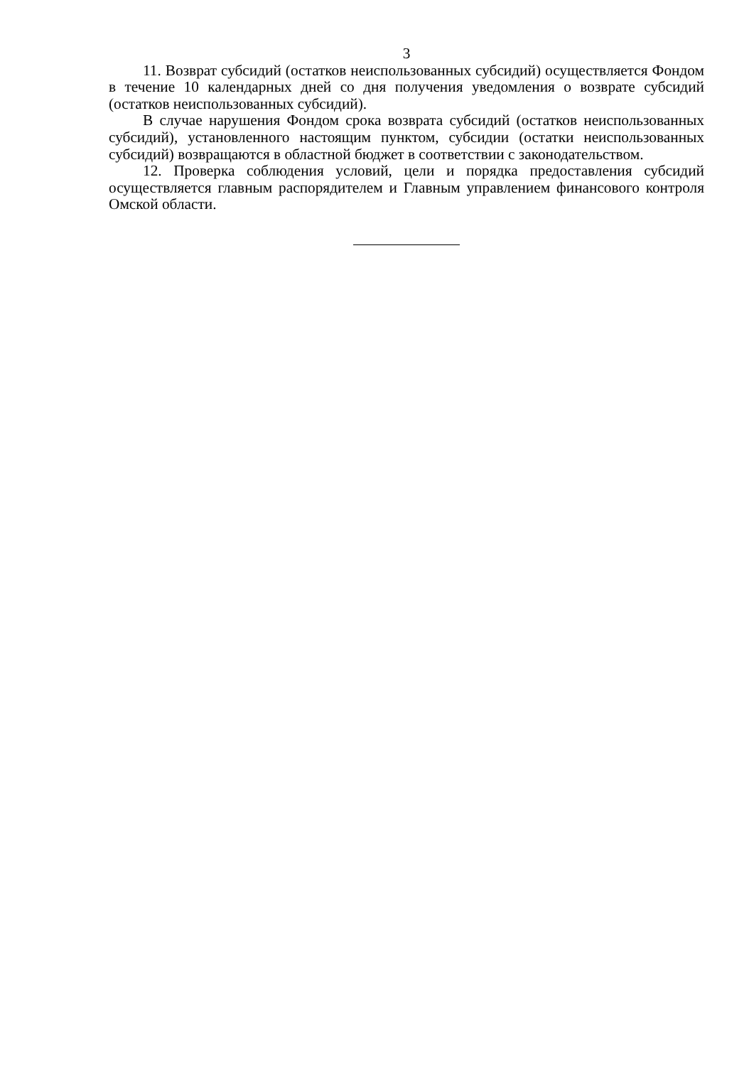3
11. Возврат субсидий (остатков неиспользованных субсидий) осуществляется Фондом в течение 10 календарных дней со дня получения уведомления о возврате субсидий (остатков неиспользованных субсидий).
В случае нарушения Фондом срока возврата субсидий (остатков неиспользованных субсидий), установленного настоящим пунктом, субсидии (остатки неиспользованных субсидий) возвращаются в областной бюджет в соответствии с законодательством.
12. Проверка соблюдения условий, цели и порядка предоставления субсидий осуществляется главным распорядителем и Главным управлением финансового контроля Омской области.